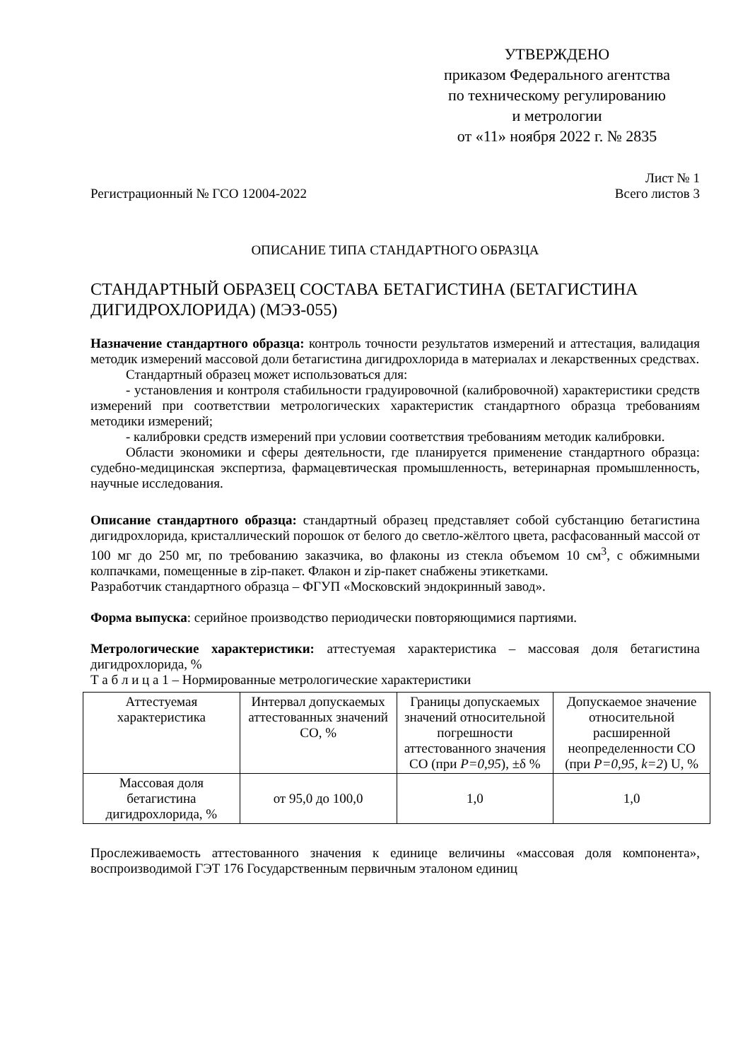УТВЕРЖДЕНО
приказом Федерального агентства
по техническому регулированию
и метрологии
от «11» ноября 2022 г. № 2835
Регистрационный № ГСО 12004-2022 Лист № 1
Всего листов 3
ОПИСАНИЕ ТИПА СТАНДАРТНОГО ОБРАЗЦА
СТАНДАРТНЫЙ ОБРАЗЕЦ СОСТАВА БЕТАГИСТИНА (БЕТАГИСТИНА ДИГИДРОХЛОРИДА) (МЭЗ-055)
Назначение стандартного образца: контроль точности результатов измерений и аттестация, валидация методик измерений массовой доли бетагистина дигидрохлорида в материалах и лекарственных средствах.
Стандартный образец может использоваться для:
- установления и контроля стабильности градуировочной (калибровочной) характеристики средств измерений при соответствии метрологических характеристик стандартного образца требованиям методики измерений;
- калибровки средств измерений при условии соответствия требованиям методик калибровки.
Области экономики и сферы деятельности, где планируется применение стандартного образца: судебно-медицинская экспертиза, фармацевтическая промышленность, ветеринарная промышленность, научные исследования.
Описание стандартного образца: стандартный образец представляет собой субстанцию бетагистина дигидрохлорида, кристаллический порошок от белого до светло-жёлтого цвета, расфасованный массой от 100 мг до 250 мг, по требованию заказчика, во флаконы из стекла объемом 10 см<sup>3</sup>, с обжимными колпачками, помещенные в zip-пакет. Флакон и zip-пакет снабжены этикетками.
Разработчик стандартного образца – ФГУП «Московский эндокринный завод».
Форма выпуска: серийное производство периодически повторяющимися партиями.
Метрологические характеристики: аттестуемая характеристика – массовая доля бетагистина дигидрохлорида, %
Т а б л и ц а 1 – Нормированные метрологические характеристики
| Аттестуемая характеристика | Интервал допускаемых аттестованных значений СО, % | Границы допускаемых значений относительной погрешности аттестованного значения СО (при P=0,95 ), ±δ % | Допускаемое значение относительной расширенной неопределенности СО (при P=0,95, k=2 ) U, % |
| Массовая доля бетагистина дигидрохлорида, % | от 95,0 до 100,0 | 1,0 | 1,0 |
Прослеживаемость аттестованного значения к единице величины «массовая доля компонента», воспроизводимой ГЭТ 176 Государственным первичным эталоном единиц